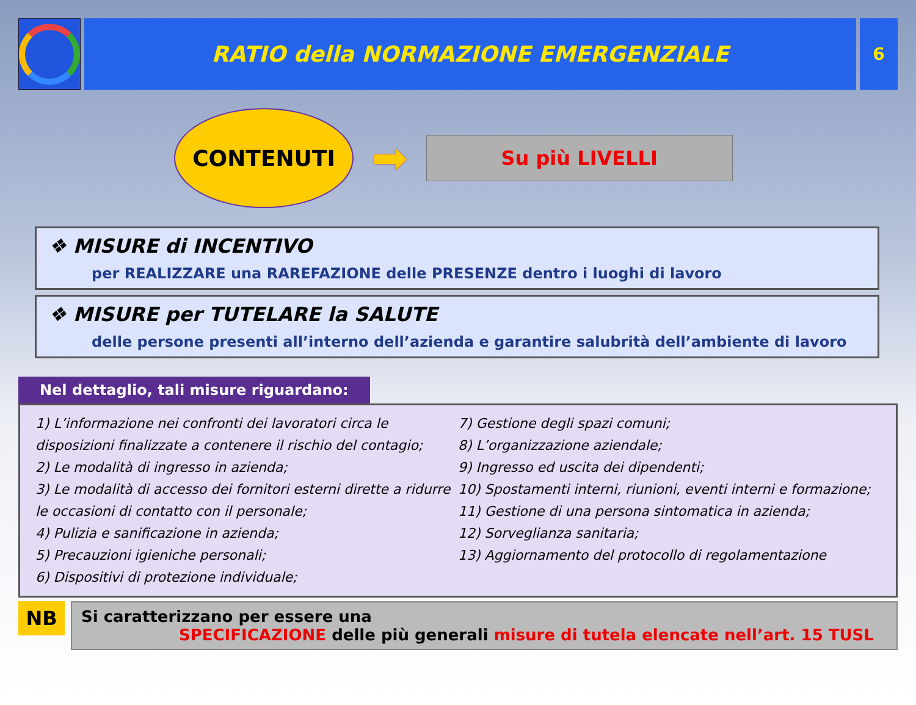RATIO della NORMAZIONE EMERGENZIALE
6
CONTENUTI
➡
Su più LIVELLI
❖ MISURE di INCENTIVO
per REALIZZARE una RAREFAZIONE delle PRESENZE dentro i luoghi di lavoro
❖ MISURE per TUTELARE la SALUTE
delle persone presenti all’interno dell’azienda e garantire salubrità dell’ambiente di lavoro
Nel dettaglio, tali misure riguardano:
1) L’informazione nei confronti dei lavoratori circa le disposizioni finalizzate a contenere il rischio del contagio;
2) Le modalità di ingresso in azienda;
3) Le modalità di accesso dei fornitori esterni dirette a ridurre le occasioni di contatto con il personale;
4) Pulizia e sanificazione in azienda;
5) Precauzioni igieniche personali;
6) Dispositivi di protezione individuale;
7) Gestione degli spazi comuni;
8) L’organizzazione aziendale;
9) Ingresso ed uscita dei dipendenti;
10) Spostamenti interni, riunioni, eventi interni e formazione;
11) Gestione di una persona sintomatica in azienda;
12) Sorveglianza sanitaria;
13) Aggiornamento del protocollo di regolamentazione
NB
Si caratterizzano per essere una
SPECIFICAZIONE delle più generali misure di tutela elencate nell’art. 15 TUSL